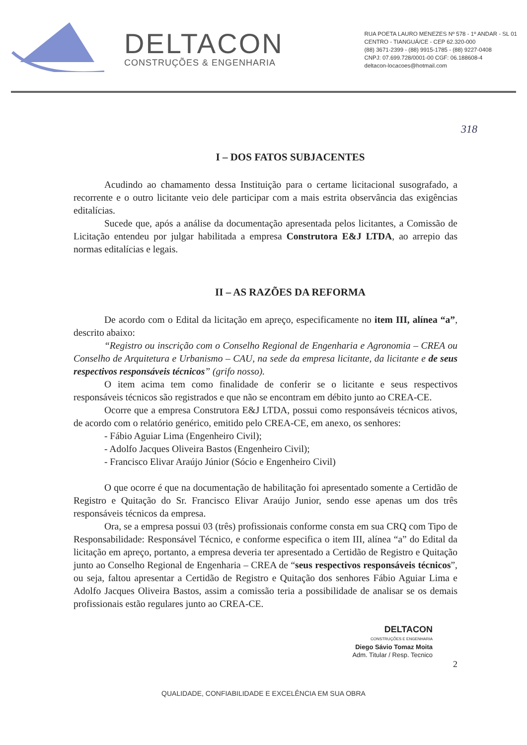DELTACON
CONSTRUÇÕES & ENGENHARIA
RUA POETA LAURO MENEZES Nº 578 - 1º ANDAR - SL 01
CENTRO - TIANGUÁ/CE - CEP 62.320-000
(88) 3671-2399 - (88) 9915-1785 - (88) 9227-0408
CNPJ: 07.699.728/0001-00 CGF: 06.188608-4
deltacon-locacoes@hotmail.com
318
I – DOS FATOS SUBJACENTES
Acudindo ao chamamento dessa Instituição para o certame licitacional susografado, a recorrente e o outro licitante veio dele participar com a mais estrita observância das exigências editalícias.
Sucede que, após a análise da documentação apresentada pelos licitantes, a Comissão de Licitação entendeu por julgar habilitada a empresa Construtora E&J LTDA, ao arrepio das normas editalícias e legais.
II – AS RAZÕES DA REFORMA
De acordo com o Edital da licitação em apreço, especificamente no item III, alínea “a”, descrito abaixo:
“Registro ou inscrição com o Conselho Regional de Engenharia e Agronomia – CREA ou Conselho de Arquitetura e Urbanismo – CAU, na sede da empresa licitante, da licitante e de seus respectivos responsáveis técnicos” (grifo nosso).
O item acima tem como finalidade de conferir se o licitante e seus respectivos responsáveis técnicos são registrados e que não se encontram em débito junto ao CREA-CE.
Ocorre que a empresa Construtora E&J LTDA, possui como responsáveis técnicos ativos, de acordo com o relatório genérico, emitido pelo CREA-CE, em anexo, os senhores:
- Fábio Aguiar Lima (Engenheiro Civil);
- Adolfo Jacques Oliveira Bastos (Engenheiro Civil);
- Francisco Elivar Araújo Júnior (Sócio e Engenheiro Civil)
O que ocorre é que na documentação de habilitação foi apresentado somente a Certidão de Registro e Quitação do Sr. Francisco Elivar Araújo Junior, sendo esse apenas um dos três responsáveis técnicos da empresa.
Ora, se a empresa possui 03 (três) profissionais conforme consta em sua CRQ com Tipo de Responsabilidade: Responsável Técnico, e conforme especifica o item III, alínea “a” do Edital da licitação em apreço, portanto, a empresa deveria ter apresentado a Certidão de Registro e Quitação junto ao Conselho Regional de Engenharia – CREA de “seus respectivos responsáveis técnicos”, ou seja, faltou apresentar a Certidão de Registro e Quitação dos senhores Fábio Aguiar Lima e Adolfo Jacques Oliveira Bastos, assim a comissão teria a possibilidade de analisar se os demais profissionais estão regulares junto ao CREA-CE.
DELTACON
CONSTRUÇÕES E ENGENHARIA
Diego Sávio Tomaz Moita
Adm. Titular / Resp. Tecnico
2
QUALIDADE, CONFIABILIDADE E EXCELÊNCIA EM SUA OBRA